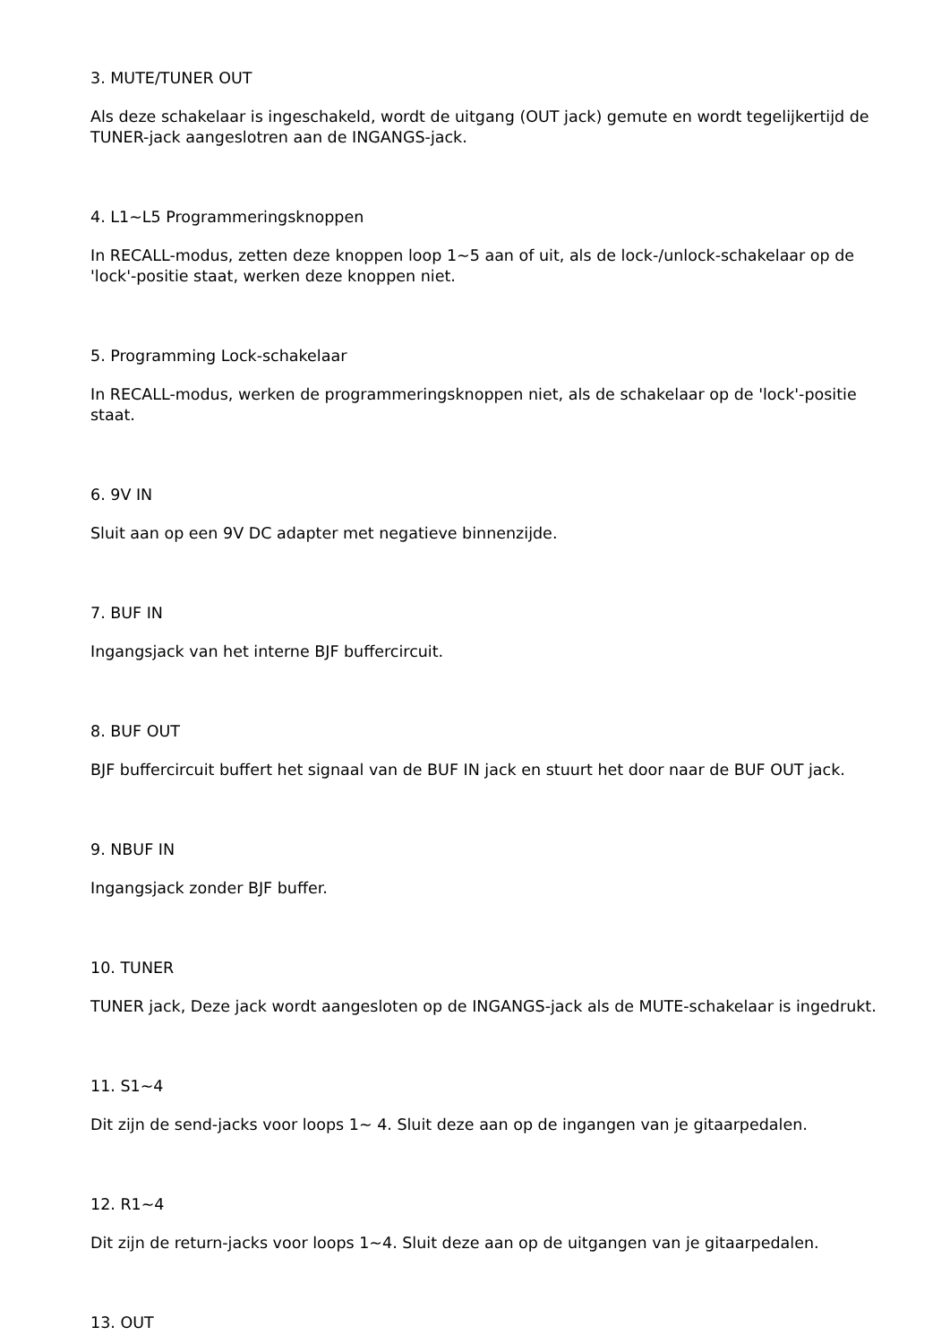3. MUTE/TUNER OUT
Als deze schakelaar is ingeschakeld, wordt de uitgang (OUT jack) gemute en wordt tegelijkertijd de TUNER-jack aangeslotren aan de INGANGS-jack.
4. L1~L5 Programmeringsknoppen
In RECALL-modus, zetten deze knoppen loop 1~5 aan of uit, als de lock-/unlock-schakelaar op de 'lock'-positie staat, werken deze knoppen niet.
5. Programming Lock-schakelaar
In RECALL-modus, werken de programmeringsknoppen niet, als de schakelaar op de 'lock'-positie staat.
6. 9V IN
Sluit aan op een 9V DC adapter met negatieve binnenzijde.
7. BUF IN
Ingangsjack van het interne BJF buffercircuit.
8. BUF OUT
BJF buffercircuit buffert het signaal van de BUF IN jack en stuurt het door naar de BUF OUT jack.
9. NBUF IN
Ingangsjack zonder BJF buffer.
10. TUNER
TUNER jack, Deze jack wordt aangesloten op de INGANGS-jack als de MUTE-schakelaar is ingedrukt.
11. S1~4
Dit zijn de send-jacks voor loops 1~ 4. Sluit deze aan op de ingangen van je gitaarpedalen.
12. R1~4
Dit zijn de return-jacks voor loops 1~4. Sluit deze aan op de uitgangen van je gitaarpedalen.
13. OUT